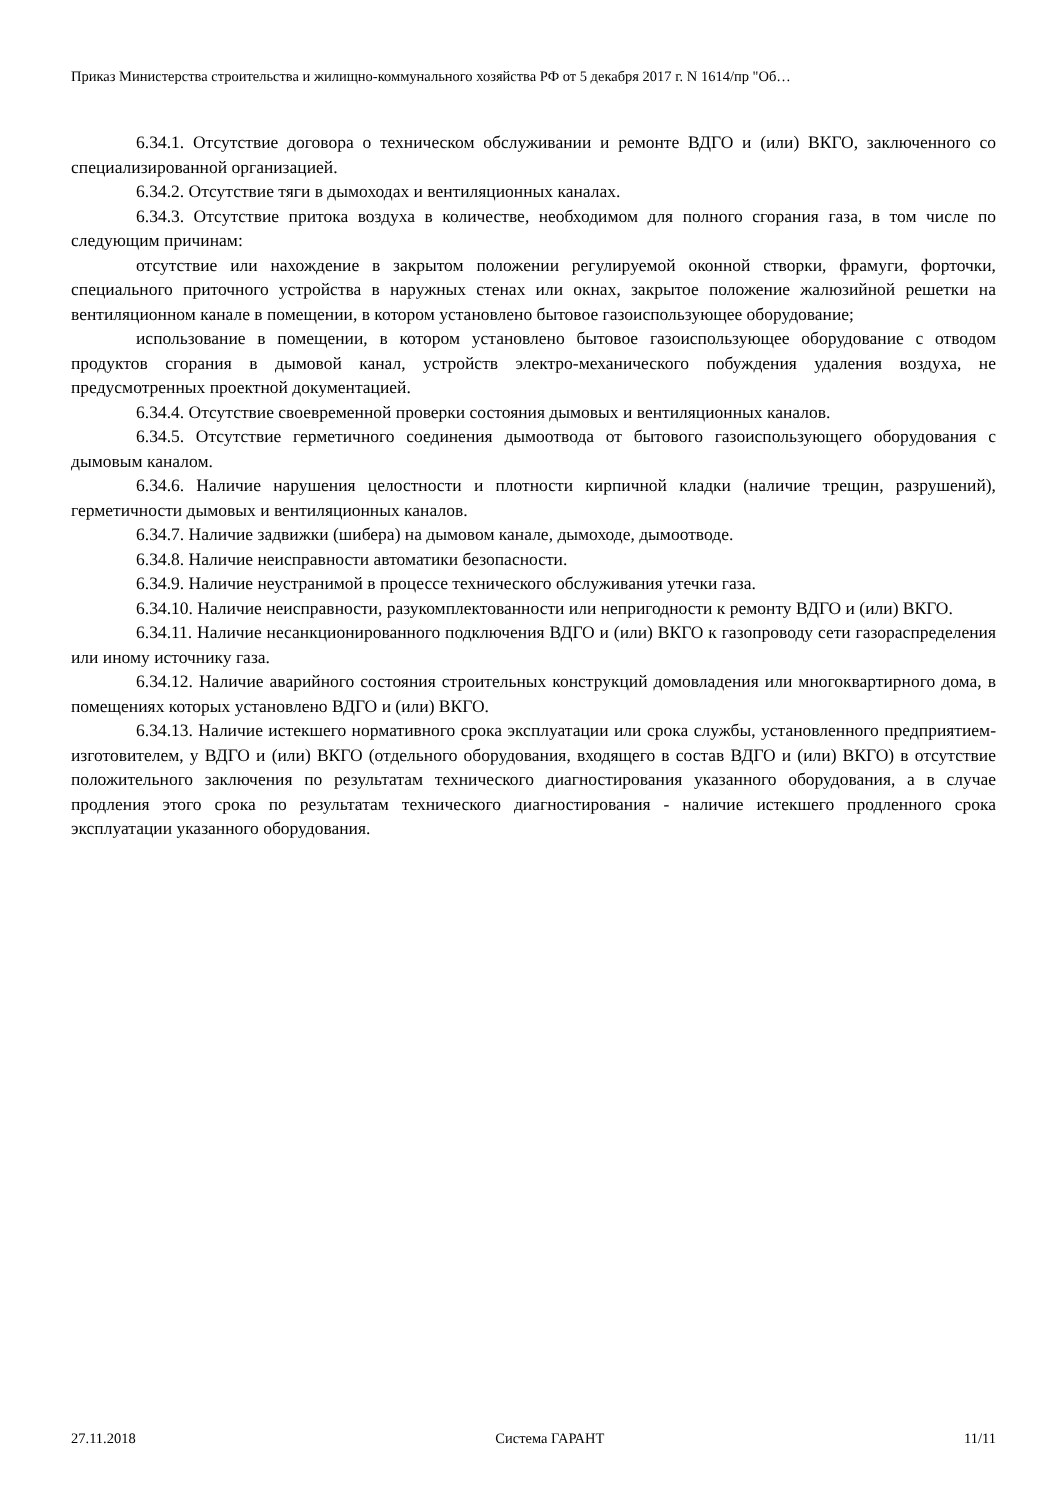Приказ Министерства строительства и жилищно-коммунального хозяйства РФ от 5 декабря 2017 г. N 1614/пр "Об…
6.34.1. Отсутствие договора о техническом обслуживании и ремонте ВДГО и (или) ВКГО, заключенного со специализированной организацией.
6.34.2. Отсутствие тяги в дымоходах и вентиляционных каналах.
6.34.3. Отсутствие притока воздуха в количестве, необходимом для полного сгорания газа, в том числе по следующим причинам:
отсутствие или нахождение в закрытом положении регулируемой оконной створки, фрамуги, форточки, специального приточного устройства в наружных стенах или окнах, закрытое положение жалюзийной решетки на вентиляционном канале в помещении, в котором установлено бытовое газоиспользующее оборудование;
использование в помещении, в котором установлено бытовое газоиспользующее оборудование с отводом продуктов сгорания в дымовой канал, устройств электро-механического побуждения удаления воздуха, не предусмотренных проектной документацией.
6.34.4. Отсутствие своевременной проверки состояния дымовых и вентиляционных каналов.
6.34.5. Отсутствие герметичного соединения дымоотвода от бытового газоиспользующего оборудования с дымовым каналом.
6.34.6. Наличие нарушения целостности и плотности кирпичной кладки (наличие трещин, разрушений), герметичности дымовых и вентиляционных каналов.
6.34.7. Наличие задвижки (шибера) на дымовом канале, дымоходе, дымоотводе.
6.34.8. Наличие неисправности автоматики безопасности.
6.34.9. Наличие неустранимой в процессе технического обслуживания утечки газа.
6.34.10. Наличие неисправности, разукомплектованности или непригодности к ремонту ВДГО и (или) ВКГО.
6.34.11. Наличие несанкционированного подключения ВДГО и (или) ВКГО к газопроводу сети газораспределения или иному источнику газа.
6.34.12. Наличие аварийного состояния строительных конструкций домовладения или многоквартирного дома, в помещениях которых установлено ВДГО и (или) ВКГО.
6.34.13. Наличие истекшего нормативного срока эксплуатации или срока службы, установленного предприятием-изготовителем, у ВДГО и (или) ВКГО (отдельного оборудования, входящего в состав ВДГО и (или) ВКГО) в отсутствие положительного заключения по результатам технического диагностирования указанного оборудования, а в случае продления этого срока по результатам технического диагностирования - наличие истекшего продленного срока эксплуатации указанного оборудования.
27.11.2018 Система ГАРАНТ 11/11